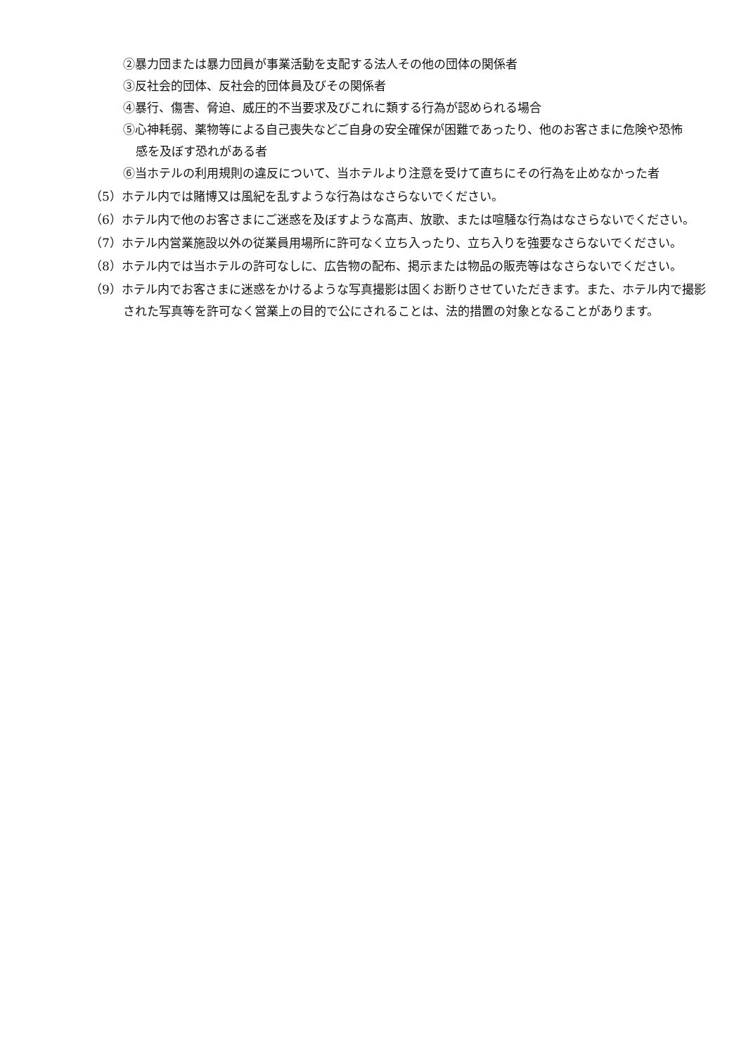②暴力団または暴力団員が事業活動を支配する法人その他の団体の関係者
③反社会的団体、反社会的団体員及びその関係者
④暴行、傷害、脅迫、威圧的不当要求及びこれに類する行為が認められる場合
⑤心神耗弱、薬物等による自己喪失などご自身の安全確保が困難であったり、他のお客さまに危険や恐怖感を及ぼす恐れがある者
⑥当ホテルの利用規則の違反について、当ホテルより注意を受けて直ちにその行為を止めなかった者
（5）ホテル内では賭博又は風紀を乱すような行為はなさらないでください。
（6）ホテル内で他のお客さまにご迷惑を及ぼすような高声、放歌、または喧騒な行為はなさらないでください。
（7）ホテル内営業施設以外の従業員用場所に許可なく立ち入ったり、立ち入りを強要なさらないでください。
（8）ホテル内では当ホテルの許可なしに、広告物の配布、掲示または物品の販売等はなさらないでください。
（9）ホテル内でお客さまに迷惑をかけるような写真撮影は固くお断りさせていただきます。また、ホテル内で撮影された写真等を許可なく営業上の目的で公にされることは、法的措置の対象となることがあります。